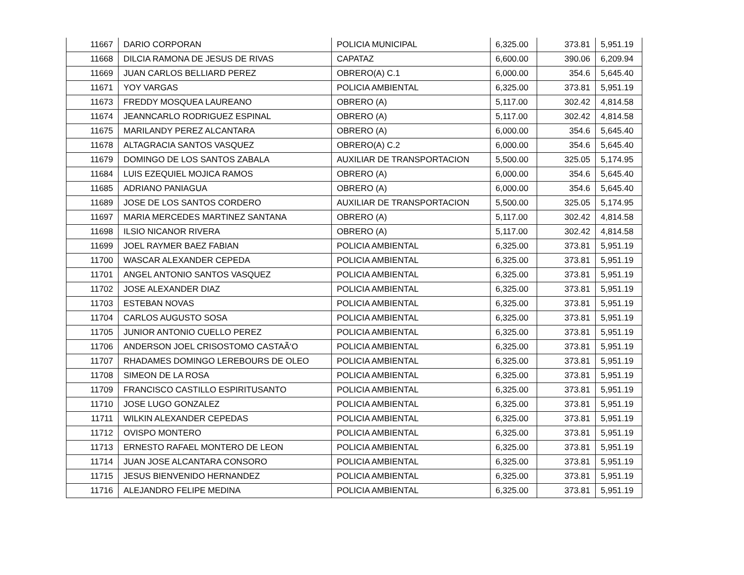| 11667 | DARIO CORPORAN | POLICIA MUNICIPAL | 6,325.00 | 373.81 | 5,951.19 |
| 11668 | DILCIA RAMONA DE JESUS DE RIVAS | CAPATAZ | 6,600.00 | 390.06 | 6,209.94 |
| 11669 | JUAN CARLOS BELLIARD PEREZ | OBRERO(A) C.1 | 6,000.00 | 354.6 | 5,645.40 |
| 11671 | YOY VARGAS | POLICIA AMBIENTAL | 6,325.00 | 373.81 | 5,951.19 |
| 11673 | FREDDY MOSQUEA LAUREANO | OBRERO (A) | 5,117.00 | 302.42 | 4,814.58 |
| 11674 | JEANNCARLO RODRIGUEZ ESPINAL | OBRERO (A) | 5,117.00 | 302.42 | 4,814.58 |
| 11675 | MARILANDY PEREZ ALCANTARA | OBRERO (A) | 6,000.00 | 354.6 | 5,645.40 |
| 11678 | ALTAGRACIA SANTOS VASQUEZ | OBRERO(A) C.2 | 6,000.00 | 354.6 | 5,645.40 |
| 11679 | DOMINGO DE LOS SANTOS ZABALA | AUXILIAR DE TRANSPORTACION | 5,500.00 | 325.05 | 5,174.95 |
| 11684 | LUIS EZEQUIEL MOJICA RAMOS | OBRERO (A) | 6,000.00 | 354.6 | 5,645.40 |
| 11685 | ADRIANO PANIAGUA | OBRERO (A) | 6,000.00 | 354.6 | 5,645.40 |
| 11689 | JOSE DE LOS SANTOS CORDERO | AUXILIAR DE TRANSPORTACION | 5,500.00 | 325.05 | 5,174.95 |
| 11697 | MARIA MERCEDES MARTINEZ SANTANA | OBRERO (A) | 5,117.00 | 302.42 | 4,814.58 |
| 11698 | ILSIO NICANOR RIVERA | OBRERO (A) | 5,117.00 | 302.42 | 4,814.58 |
| 11699 | JOEL RAYMER BAEZ FABIAN | POLICIA AMBIENTAL | 6,325.00 | 373.81 | 5,951.19 |
| 11700 | WASCAR ALEXANDER CEPEDA | POLICIA AMBIENTAL | 6,325.00 | 373.81 | 5,951.19 |
| 11701 | ANGEL ANTONIO SANTOS VASQUEZ | POLICIA AMBIENTAL | 6,325.00 | 373.81 | 5,951.19 |
| 11702 | JOSE ALEXANDER DIAZ | POLICIA AMBIENTAL | 6,325.00 | 373.81 | 5,951.19 |
| 11703 | ESTEBAN NOVAS | POLICIA AMBIENTAL | 6,325.00 | 373.81 | 5,951.19 |
| 11704 | CARLOS AUGUSTO SOSA | POLICIA AMBIENTAL | 6,325.00 | 373.81 | 5,951.19 |
| 11705 | JUNIOR ANTONIO CUELLO PEREZ | POLICIA AMBIENTAL | 6,325.00 | 373.81 | 5,951.19 |
| 11706 | ANDERSON JOEL CRISOSTOMO CASTAÃ‘O | POLICIA AMBIENTAL | 6,325.00 | 373.81 | 5,951.19 |
| 11707 | RHADAMES DOMINGO LEREBOURS DE OLEO | POLICIA AMBIENTAL | 6,325.00 | 373.81 | 5,951.19 |
| 11708 | SIMEON DE LA ROSA | POLICIA AMBIENTAL | 6,325.00 | 373.81 | 5,951.19 |
| 11709 | FRANCISCO CASTILLO ESPIRITUSANTO | POLICIA AMBIENTAL | 6,325.00 | 373.81 | 5,951.19 |
| 11710 | JOSE LUGO GONZALEZ | POLICIA AMBIENTAL | 6,325.00 | 373.81 | 5,951.19 |
| 11711 | WILKIN ALEXANDER CEPEDAS | POLICIA AMBIENTAL | 6,325.00 | 373.81 | 5,951.19 |
| 11712 | OVISPO MONTERO | POLICIA AMBIENTAL | 6,325.00 | 373.81 | 5,951.19 |
| 11713 | ERNESTO RAFAEL MONTERO DE LEON | POLICIA AMBIENTAL | 6,325.00 | 373.81 | 5,951.19 |
| 11714 | JUAN JOSE ALCANTARA CONSORO | POLICIA AMBIENTAL | 6,325.00 | 373.81 | 5,951.19 |
| 11715 | JESUS BIENVENIDO HERNANDEZ | POLICIA AMBIENTAL | 6,325.00 | 373.81 | 5,951.19 |
| 11716 | ALEJANDRO FELIPE MEDINA | POLICIA AMBIENTAL | 6,325.00 | 373.81 | 5,951.19 |